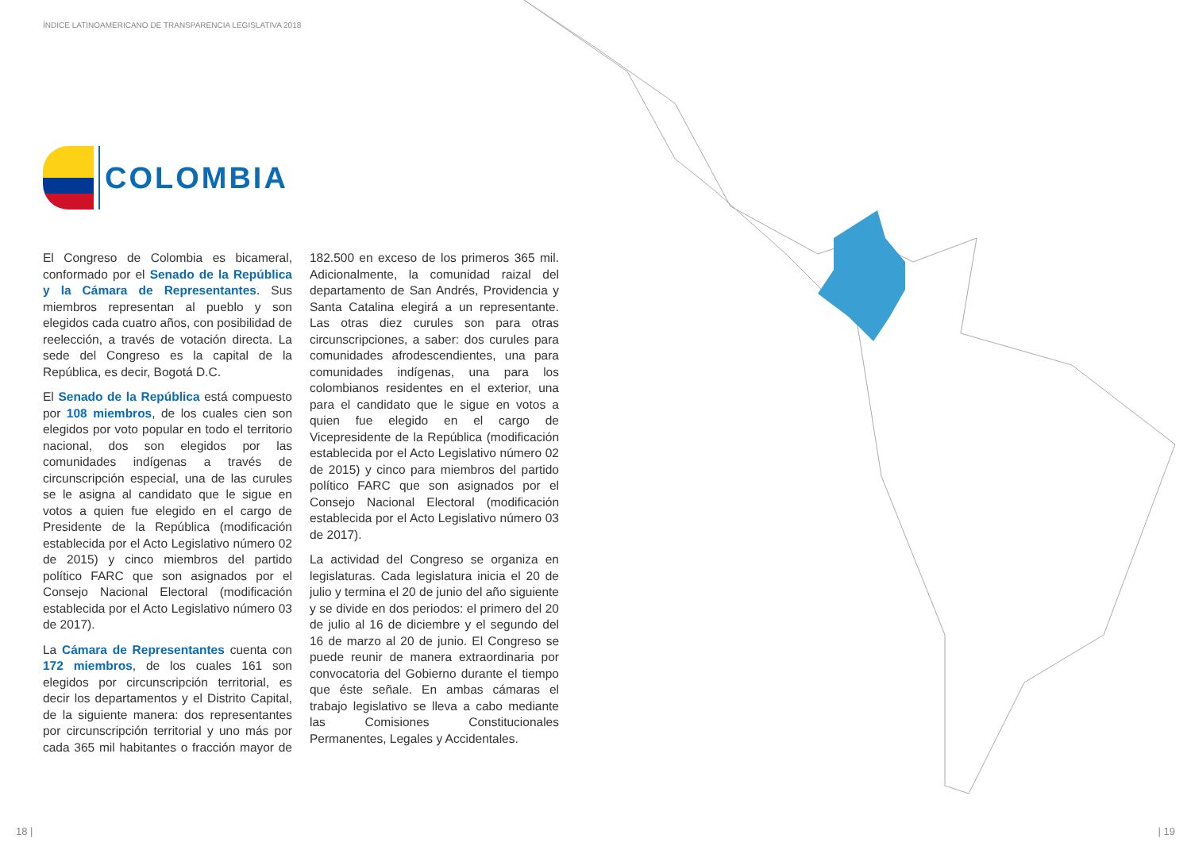ÍNDICE LATINOAMERICANO DE TRANSPARENCIA LEGISLATIVA 2018
COLOMBIA
El Congreso de Colombia es bicameral, conformado por el Senado de la República y la Cámara de Representantes. Sus miembros representan al pueblo y son elegidos cada cuatro años, con posibilidad de reelección, a través de votación directa. La sede del Congreso es la capital de la República, es decir, Bogotá D.C.
El Senado de la República está compuesto por 108 miembros, de los cuales cien son elegidos por voto popular en todo el territorio nacional, dos son elegidos por las comunidades indígenas a través de circunscripción especial, una de las curules se le asigna al candidato que le sigue en votos a quien fue elegido en el cargo de Presidente de la República (modificación establecida por el Acto Legislativo número 02 de 2015) y cinco miembros del partido político FARC que son asignados por el Consejo Nacional Electoral (modificación establecida por el Acto Legislativo número 03 de 2017).
La Cámara de Representantes cuenta con 172 miembros, de los cuales 161 son elegidos por circunscripción territorial, es decir los departamentos y el Distrito Capital, de la siguiente manera: dos representantes por circunscripción territorial y uno más por cada 365 mil habitantes o fracción mayor de 182.500 en exceso de los primeros 365 mil. Adicionalmente, la comunidad raizal del departamento de San Andrés, Providencia y Santa Catalina elegirá a un representante. Las otras diez curules son para otras circunscripciones, a saber: dos curules para comunidades afrodescendientes, una para comunidades indígenas, una para los colombianos residentes en el exterior, una para el candidato que le sigue en votos a quien fue elegido en el cargo de Vicepresidente de la República (modificación establecida por el Acto Legislativo número 02 de 2015) y cinco para miembros del partido político FARC que son asignados por el Consejo Nacional Electoral (modificación establecida por el Acto Legislativo número 03 de 2017).
La actividad del Congreso se organiza en legislaturas. Cada legislatura inicia el 20 de julio y termina el 20 de junio del año siguiente y se divide en dos periodos: el primero del 20 de julio al 16 de diciembre y el segundo del 16 de marzo al 20 de junio. El Congreso se puede reunir de manera extraordinaria por convocatoria del Gobierno durante el tiempo que éste señale. En ambas cámaras el trabajo legislativo se lleva a cabo mediante las Comisiones Constitucionales Permanentes, Legales y Accidentales.
18 | | 19